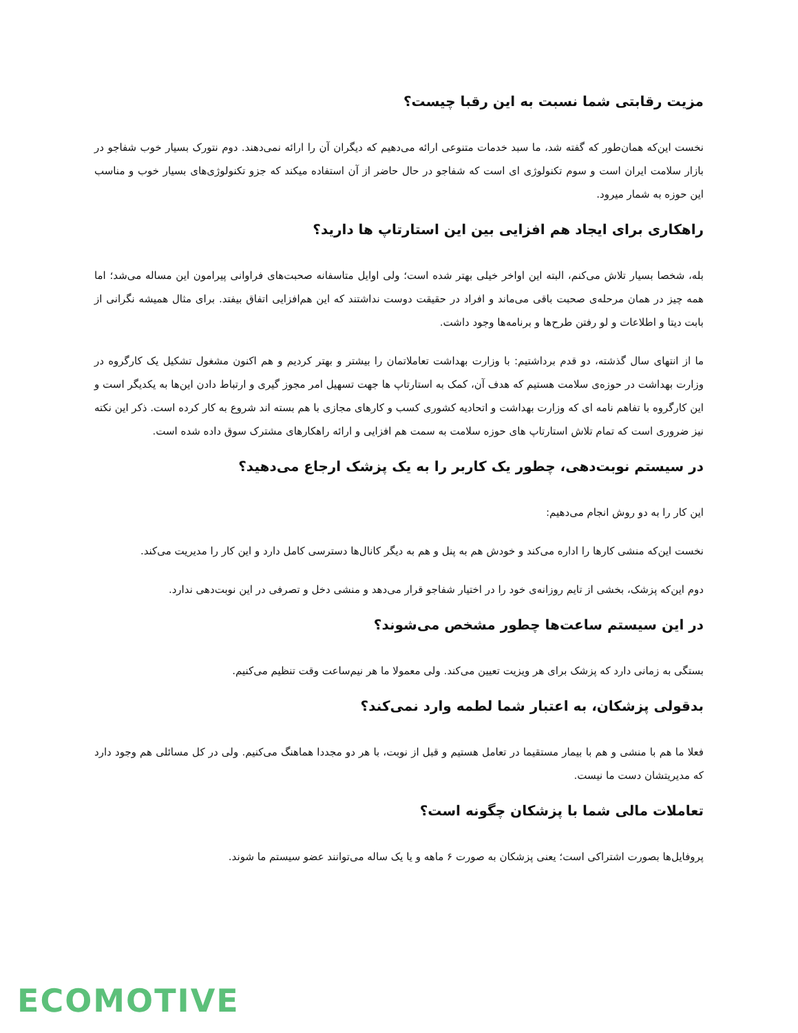مزیت رقابتی شما نسبت به این رقبا چیست؟
نخست این‌که همان‌طور که گفته شد، ما سبد خدمات متنوعی ارائه می‌دهیم که دیگران آن را ارائه نمی‌دهند. دوم نتورک بسیار خوب شفاجو در بازار سلامت ایران است و سوم تکنولوژی ای است که شفاجو در حال حاضر از آن استفاده میکند که جزو تکنولوژی‌های بسیار خوب و مناسب این حوزه به شمار میرود.
راهکاری برای ایجاد هم افزایی بین این استارتاپ ها دارید؟
بله، شخصا بسیار تلاش می‌کنم، البته این اواخر خیلی بهتر شده است؛ ولی اوایل متاسفانه صحبت‌های فراوانی پیرامون این مساله می‌شد؛ اما همه چیز در همان مرحله‌ی صحبت باقی می‌ماند و افراد در حقیقت دوست نداشتند که این هم‌افزایی اتفاق بیفتد. برای مثال همیشه نگرانی از بابت دیتا و اطلاعات و لو رفتن طرح‌ها و برنامه‌ها وجود داشت.
ما از انتهای سال گذشته، دو قدم برداشتیم: با وزارت بهداشت تعاملاتمان را بیشتر و بهتر کردیم و هم اکنون مشغول تشکیل یک کارگروه در وزارت بهداشت در حوزه‌ی سلامت هستیم که هدف آن، کمک به استارتاپ ها جهت تسهیل امر مجوز گیری و ارتباط دادن این‌ها به یکدیگر است و این کارگروه با تفاهم نامه ای که وزارت بهداشت و اتحادیه کشوری کسب و کارهای مجازی با هم بسته اند شروع به کار کرده است. ذکر این نکته نیز ضروری است که تمام تلاش استارتاپ های حوزه سلامت به سمت هم افزایی و ارائه راهکارهای مشترک سوق داده شده است.
در سیستم نوبت‌دهی، چطور یک کاربر را به یک پزشک ارجاع می‌دهید؟
این کار را به دو روش انجام می‌دهیم:
نخست این‌که منشی کارها را اداره می‌کند و خودش هم به پنل و هم به دیگر کانال‌ها دسترسی کامل دارد و این کار را مدیریت می‌کند.
دوم این‌که پزشک، بخشی از تایم روزانه‌ی خود را در اختیار شفاجو قرار می‌دهد و منشی دخل و تصرفی در این نوبت‌دهی ندارد.
در این سیستم ساعت‌ها چطور مشخص می‌شوند؟
بستگی به زمانی دارد که پزشک برای هر ویزیت تعیین می‌کند. ولی معمولا ما هر نیم‌ساعت وقت تنظیم می‌کنیم.
بدقولی پزشکان، به اعتبار شما لطمه وارد نمی‌کند؟
فعلا ما هم با منشی و هم با بیمار مستقیما در تعامل هستیم و قبل از نوبت، با هر دو مجددا هماهنگ می‌کنیم. ولی در کل مسائلی هم وجود دارد که مدیریتشان دست ما نیست.
تعاملات مالی شما با پزشکان چگونه است؟
پروفایل‌ها بصورت اشتراکی است؛ یعنی پزشکان به صورت ۶ ماهه و یا یک ساله می‌توانند عضو سیستم ما شوند.
ECOMOTIVE